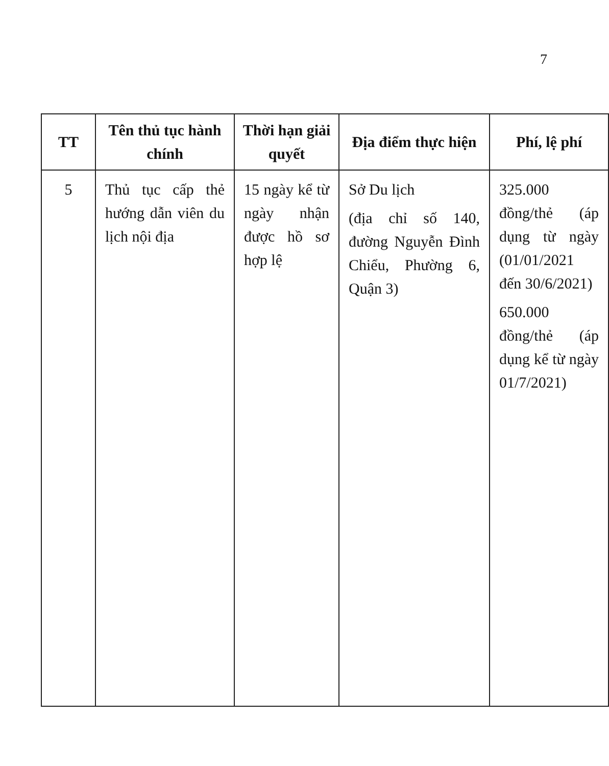7
| TT | Tên thủ tục hành chính | Thời hạn giải quyết | Địa điểm thực hiện | Phí, lệ phí |
| --- | --- | --- | --- | --- |
| 5 | Thủ tục cấp thẻ hướng dẫn viên du lịch nội địa | 15 ngày kể từ ngày nhận được hồ sơ hợp lệ | Sở Du lịch (địa chỉ số 140, đường Nguyễn Đình Chiểu, Phường 6, Quận 3) | 325.000 đồng/thẻ (áp dụng từ ngày (01/01/2021 đến 30/6/2021) 650.000 đồng/thẻ (áp dụng kể từ ngày 01/7/2021) |